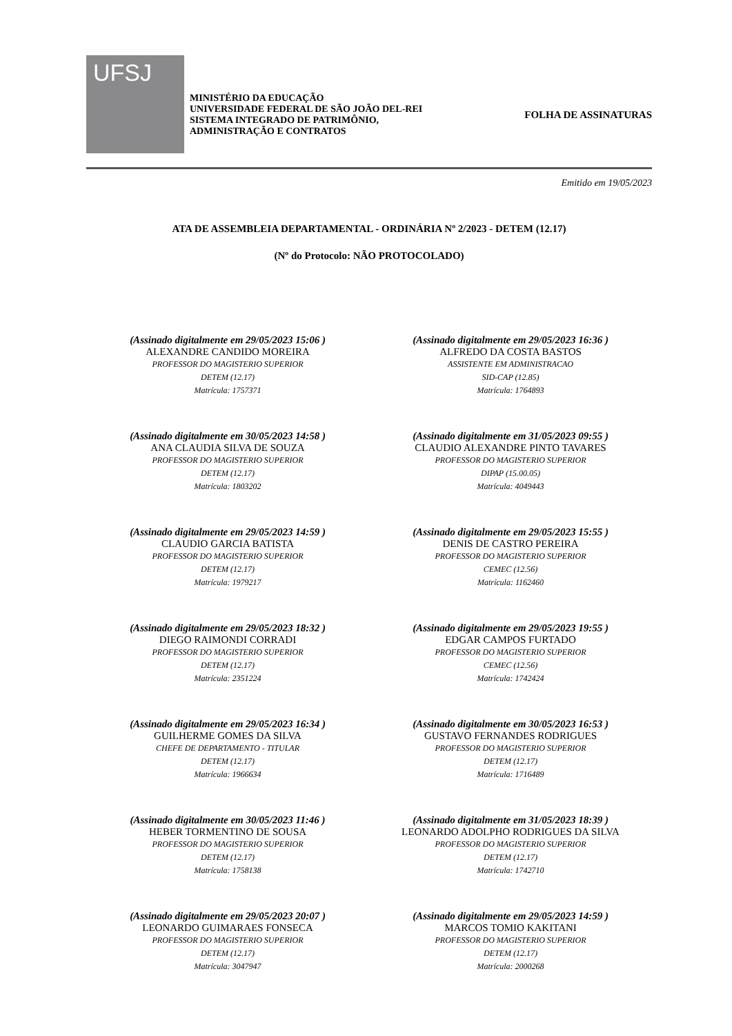UFSJ
MINISTÉRIO DA EDUCAÇÃO
UNIVERSIDADE FEDERAL DE SÃO JOÃO DEL-REI
SISTEMA INTEGRADO DE PATRIMÔNIO,
ADMINISTRAÇÃO E CONTRATOS
FOLHA DE ASSINATURAS
Emitido em 19/05/2023
ATA DE ASSEMBLEIA DEPARTAMENTAL - ORDINÁRIA Nº 2/2023 - DETEM (12.17)
(Nº do Protocolo: NÃO PROTOCOLADO)
(Assinado digitalmente em 29/05/2023 15:06 )
ALEXANDRE CANDIDO MOREIRA
PROFESSOR DO MAGISTERIO SUPERIOR
DETEM (12.17)
Matrícula: 1757371
(Assinado digitalmente em 29/05/2023 16:36 )
ALFREDO DA COSTA BASTOS
ASSISTENTE EM ADMINISTRACAO
SID-CAP (12.85)
Matrícula: 1764893
(Assinado digitalmente em 30/05/2023 14:58 )
ANA CLAUDIA SILVA DE SOUZA
PROFESSOR DO MAGISTERIO SUPERIOR
DETEM (12.17)
Matrícula: 1803202
(Assinado digitalmente em 31/05/2023 09:55 )
CLAUDIO ALEXANDRE PINTO TAVARES
PROFESSOR DO MAGISTERIO SUPERIOR
DIPAP (15.00.05)
Matrícula: 4049443
(Assinado digitalmente em 29/05/2023 14:59 )
CLAUDIO GARCIA BATISTA
PROFESSOR DO MAGISTERIO SUPERIOR
DETEM (12.17)
Matrícula: 1979217
(Assinado digitalmente em 29/05/2023 15:55 )
DENIS DE CASTRO PEREIRA
PROFESSOR DO MAGISTERIO SUPERIOR
CEMEC (12.56)
Matrícula: 1162460
(Assinado digitalmente em 29/05/2023 18:32 )
DIEGO RAIMONDI CORRADI
PROFESSOR DO MAGISTERIO SUPERIOR
DETEM (12.17)
Matrícula: 2351224
(Assinado digitalmente em 29/05/2023 19:55 )
EDGAR CAMPOS FURTADO
PROFESSOR DO MAGISTERIO SUPERIOR
CEMEC (12.56)
Matrícula: 1742424
(Assinado digitalmente em 29/05/2023 16:34 )
GUILHERME GOMES DA SILVA
CHEFE DE DEPARTAMENTO - TITULAR
DETEM (12.17)
Matrícula: 1966634
(Assinado digitalmente em 30/05/2023 16:53 )
GUSTAVO FERNANDES RODRIGUES
PROFESSOR DO MAGISTERIO SUPERIOR
DETEM (12.17)
Matrícula: 1716489
(Assinado digitalmente em 30/05/2023 11:46 )
HEBER TORMENTINO DE SOUSA
PROFESSOR DO MAGISTERIO SUPERIOR
DETEM (12.17)
Matrícula: 1758138
(Assinado digitalmente em 31/05/2023 18:39 )
LEONARDO ADOLPHO RODRIGUES DA SILVA
PROFESSOR DO MAGISTERIO SUPERIOR
DETEM (12.17)
Matrícula: 1742710
(Assinado digitalmente em 29/05/2023 20:07 )
LEONARDO GUIMARAES FONSECA
PROFESSOR DO MAGISTERIO SUPERIOR
DETEM (12.17)
Matrícula: 3047947
(Assinado digitalmente em 29/05/2023 14:59 )
MARCOS TOMIO KAKITANI
PROFESSOR DO MAGISTERIO SUPERIOR
DETEM (12.17)
Matrícula: 2000268